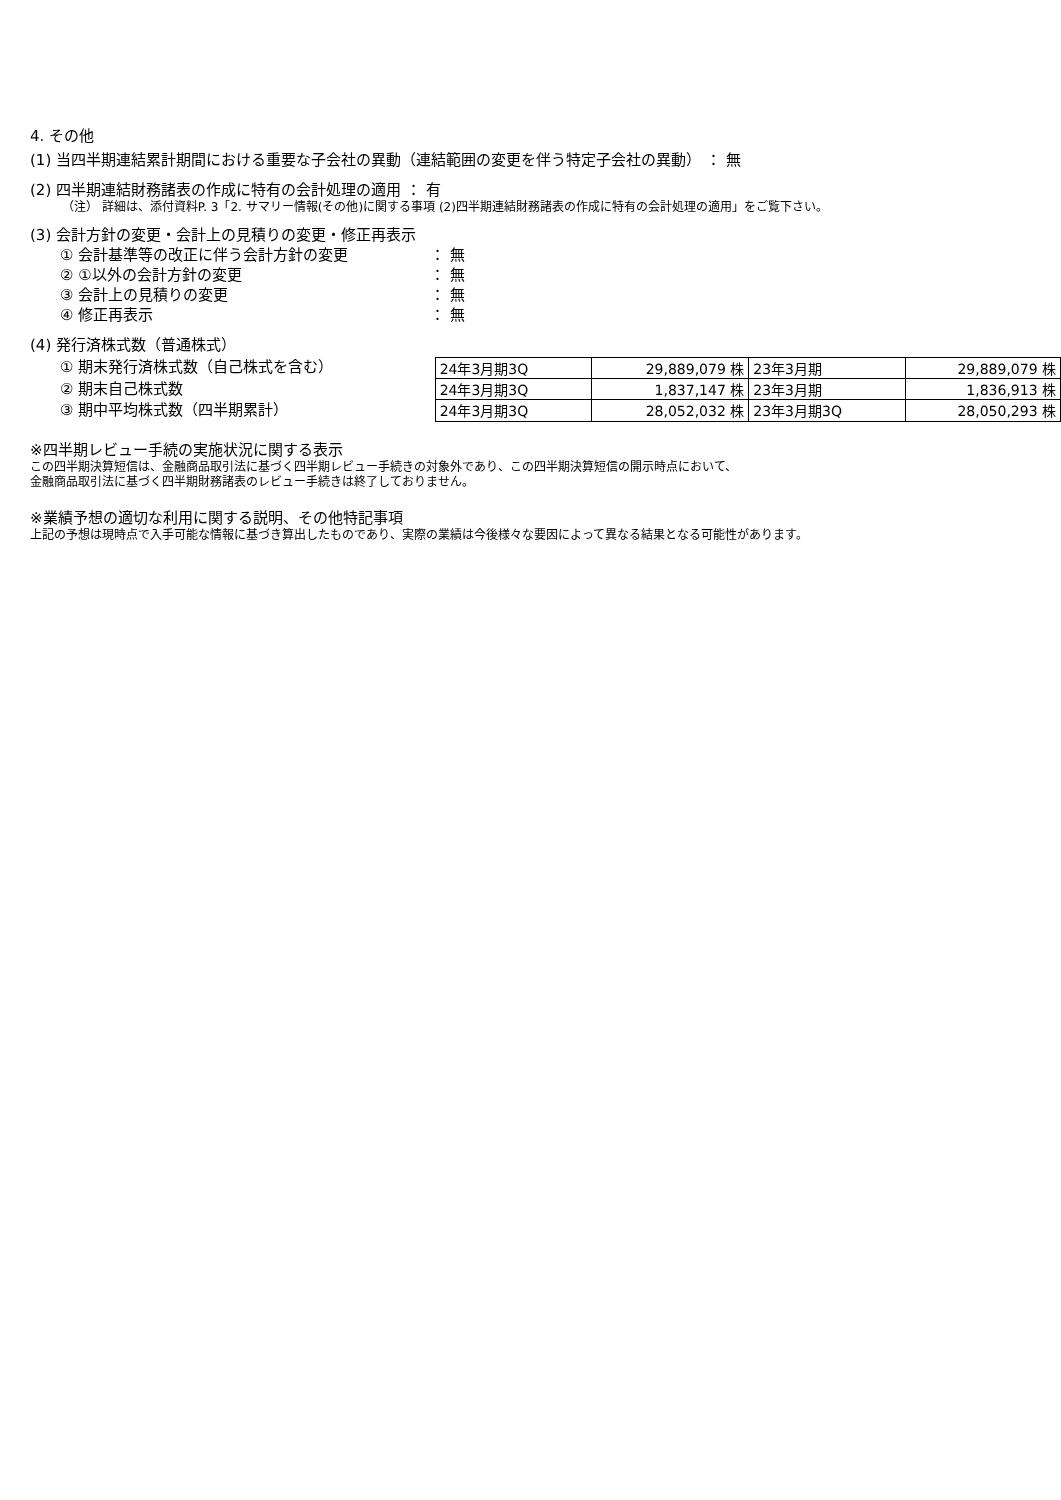4. その他
(1) 当四半期連結累計期間における重要な子会社の異動（連結範囲の変更を伴う特定子会社の異動） ： 無
(2) 四半期連結財務諸表の作成に特有の会計処理の適用 ： 有
（注） 詳細は、添付資料P. 3「2. サマリー情報(その他)に関する事項 (2)四半期連結財務諸表の作成に特有の会計処理の適用」をご覧下さい。
(3) 会計方針の変更・会計上の見積りの変更・修正再表示
① 会計基準等の改正に伴う会計方針の変更 ： 無
② ①以外の会計方針の変更 ： 無
③ 会計上の見積りの変更 ： 無
④ 修正再表示 ： 無
(4) 発行済株式数（普通株式）
① 期末発行済株式数（自己株式を含む）
② 期末自己株式数
③ 期中平均株式数（四半期累計）
| 24年3月期3Q | 29,889,079 株 | 23年3月期 | 29,889,079 株 |
| 24年3月期3Q | 1,837,147 株 | 23年3月期 | 1,836,913 株 |
| 24年3月期3Q | 28,052,032 株 | 23年3月期3Q | 28,050,293 株 |
※四半期レビュー手続の実施状況に関する表示
この四半期決算短信は、金融商品取引法に基づく四半期レビュー手続きの対象外であり、この四半期決算短信の開示時点において、
金融商品取引法に基づく四半期財務諸表のレビュー手続きは終了しておりません。
※業績予想の適切な利用に関する説明、その他特記事項
上記の予想は現時点で入手可能な情報に基づき算出したものであり、実際の業績は今後様々な要因によって異なる結果となる可能性があります。